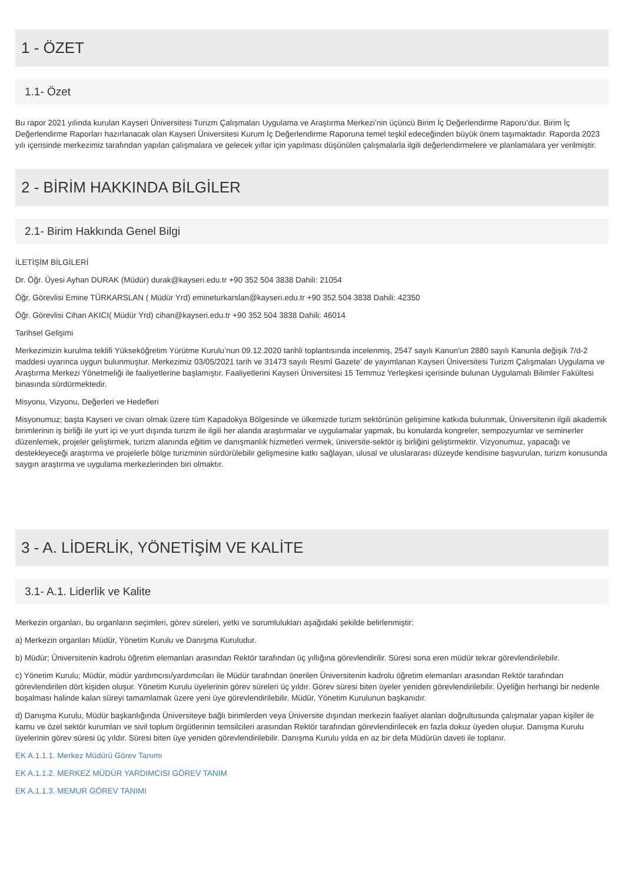1 - ÖZET
1.1- Özet
Bu rapor 2021 yılında kurulan Kayseri Üniversitesi Turizm Çalışmaları Uygulama ve Araştırma Merkezi’nin üçüncü Birim İç Değerlendirme Raporu’dur. Birim İç Değerlendirme Raporları hazırlanacak olan Kayseri Üniversitesi Kurum İç Değerlendirme Raporuna temel teşkil edeceğinden büyük önem taşımaktadır. Raporda 2023 yılı içerisinde merkezimiz tarafından yapılan çalışmalara ve gelecek yıllar için yapılması düşünülen çalışmalarla ilgili değerlendirmelere ve planlamalara yer verilmiştir.
2 - BİRİM HAKKINDA BİLGİLER
2.1- Birim Hakkında Genel Bilgi
İLETİŞİM BİLGİLERİ
Dr. Öğr. Üyesi Ayhan DURAK (Müdür) durak@kayseri.edu.tr +90 352 504 3838 Dahili: 21054
Öğr. Görevlisi Emine TÜRKARSLAN ( Müdür Yrd) emineturkarslan@kayseri.edu.tr +90 352 504 3838 Dahili: 42350
Öğr. Görevlisi Cihan AKICI( Müdür Yrd) cihan@kayseri.edu.tr +90 352 504 3838 Dahili: 46014
Tarihsel Gelişimi
Merkezimizin kurulma teklifi Yükseköğretim Yürütme Kurulu’nun 09.12.2020 tarihli toplantısında incelenmiş, 2547 sayılı Kanun'un 2880 sayılı Kanunla değişik 7/d-2 maddesi uyarınca uygun bulunmuştur. Merkezimiz 03/05/2021 tarih ve 31473 sayılı Resmî Gazete’ de yayımlanan Kayseri Üniversitesi Turizm Çalışmaları Uygulama ve Araştırma Merkezi Yönetmeliği ile faaliyetlerine başlamıştır. Faaliyetlerini Kayseri Üniversitesi 15 Temmuz Yerleşkesi içerisinde bulunan Uygulamalı Bilimler Fakültesi binasında sürdürmektedir.
Misyonu, Vizyonu, Değerleri ve Hedefleri
Misyonumuz; başta Kayseri ve civarı olmak üzere tüm Kapadokya Bölgesinde ve ülkemizde turizm sektörünün gelişimine katkıda bulunmak, Üniversitenin ilgili akademik birimlerinin iş birliği ile yurt içi ve yurt dışında turizm ile ilgili her alanda araştırmalar ve uygulamalar yapmak, bu konularda kongreler, sempozyumlar ve seminerler düzenlemek, projeler geliştirmek, turizm alanında eğitim ve danışmanlık hizmetleri vermek, üniversite-sektör iş birliğini geliştirmektir. Vizyonumuz, yapacağı ve destekleyeceği araştırma ve projelerle bölge turizminin sürdürülebilir gelişmesine katkı sağlayan, ulusal ve uluslararası düzeyde kendisine başvurulan, turizm konusunda saygın araştırma ve uygulama merkezlerinden biri olmaktır.
3 - A. LİDERLİK, YÖNETİŞİM VE KALİTE
3.1- A.1. Liderlik ve Kalite
Merkezin organları, bu organların seçimleri, görev süreleri, yetki ve sorumlulukları aşağıdaki şekilde belirlenmiştir:
a) Merkezin organları Müdür, Yönetim Kurulu ve Danışma Kuruludur.
b) Müdür; Üniversitenin kadrolu öğretim elemanları arasından Rektör tarafından üç yıllığına görevlendirilir. Süresi sona eren müdür tekrar görevlendirilebilir.
c) Yönetim Kurulu; Müdür, müdür yardımcısı/yardımcıları ile Müdür tarafından önerilen Üniversitenin kadrolu öğretim elemanları arasından Rektör tarafından görevlendirilen dört kişiden oluşur. Yönetim Kurulu üyelerinin görev süreleri üç yıldır. Görev süresi biten üyeler yeniden görevlendirilebilir. Üyeliğin herhangi bir nedenle boşalması halinde kalan süreyi tamamlamak üzere yeni üye görevlendirilebilir. Müdür, Yönetim Kurulunun başkanıdır.
d) Danışma Kurulu, Müdür başkanlığında Üniversiteye bağlı birimlerden veya Üniversite dışından merkezin faaliyet alanları doğrultusunda çalışmalar yapan kişiler ile kamu ve özel sektör kurumları ve sivil toplum örgütlerinin temsilcileri arasından Rektör tarafından görevlendirilecek en fazla dokuz üyeden oluşur. Danışma Kurulu üyelerinin görev süresi üç yıldır. Süresi biten üye yeniden görevlendirilebilir. Danışma Kurulu yılda en az bir defa Müdürün daveti ile toplanır.
EK A.1.1.1. Merkez Müdürü Görev Tanımı
EK A.1.1.2. MERKEZ MÜDÜR YARDIMCISI GÖREV TANIM
EK A.1.1.3. MEMUR GÖREV TANIMI